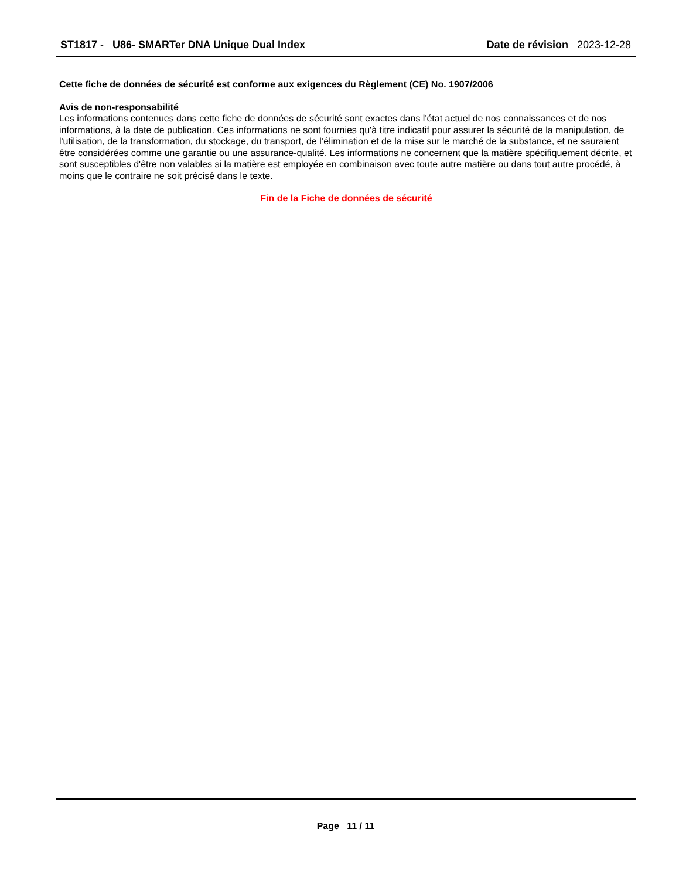ST1817 - U86- SMARTer DNA Unique Dual Index
Date de révision 2023-12-28
Cette fiche de données de sécurité est conforme aux exigences du Règlement (CE) No. 1907/2006
Avis de non-responsabilité
Les informations contenues dans cette fiche de données de sécurité sont exactes dans l'état actuel de nos connaissances et de nos informations, à la date de publication. Ces informations ne sont fournies qu'à titre indicatif pour assurer la sécurité de la manipulation, de l'utilisation, de la transformation, du stockage, du transport, de l’élimination et de la mise sur le marché de la substance, et ne sauraient être considérées comme une garantie ou une assurance-qualité. Les informations ne concernent que la matière spécifiquement décrite, et sont susceptibles d'être non valables si la matière est employée en combinaison avec toute autre matière ou dans tout autre procédé, à moins que le contraire ne soit précisé dans le texte.
Fin de la Fiche de données de sécurité
Page 11 / 11